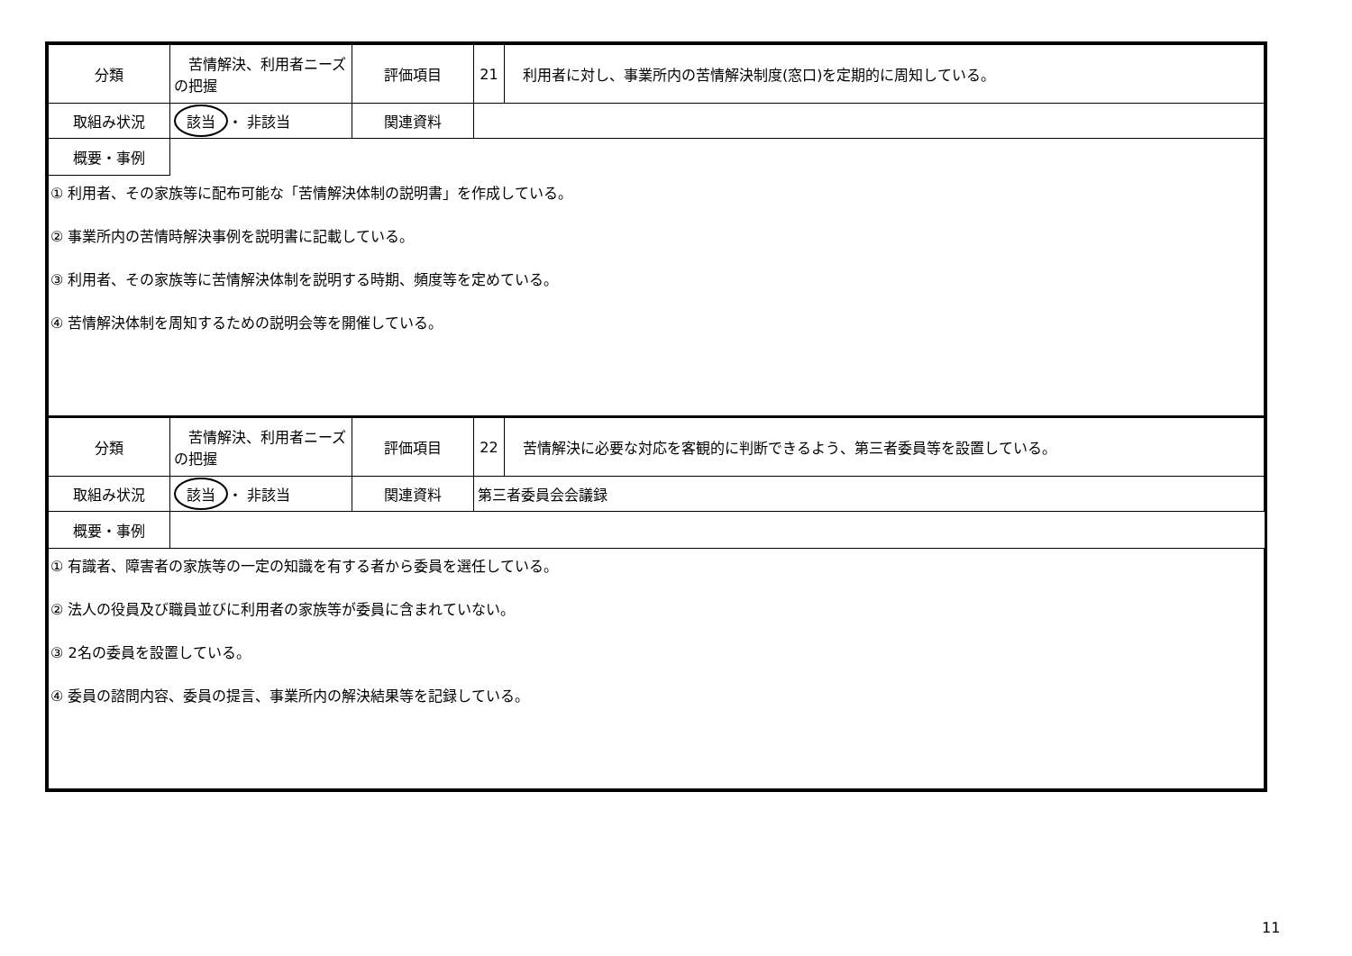| 分類 | 苦情解決、利用者ニーズの把握 | 評価項目 | 21 | 利用者に対し、事業所内の苦情解決制度(窓口)を定期的に周知している。 |
| 取組み状況 | 該当 ・ 非該当 | 関連資料 | | |
| 概要・事例 | | | | |
| ① 利用者、その家族等に配布可能な「苦情解決体制の説明書」を作成している。 ② 事業所内の苦情時解決事例を説明書に記載している。 ③ 利用者、その家族等に苦情解決体制を説明する時期、頻度等を定めている。 ④ 苦情解決体制を周知するための説明会等を開催している。 | | | | |
| 分類 | 苦情解決、利用者ニーズの把握 | 評価項目 | 22 | 苦情解決に必要な対応を客観的に判断できるよう、第三者委員等を設置している。 |
| 取組み状況 | 該当 ・ 非該当 | 関連資料 | 第三者委員会会議録 | |
| 概要・事例 | | | | |
| ① 有識者、障害者の家族等の一定の知識を有する者から委員を選任している。 ② 法人の役員及び職員並びに利用者の家族等が委員に含まれていない。 ③ 2名の委員を設置している。 ④ 委員の諮問内容、委員の提言、事業所内の解決結果等を記録している。 | | | | |
11